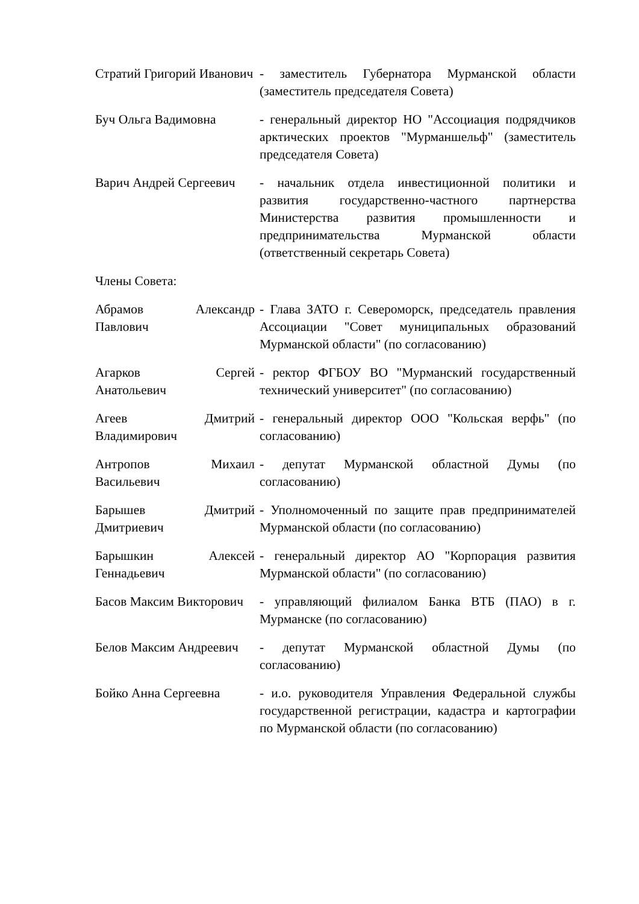Стратий Григорий Иванович
- заместитель Губернатора Мурманской области (заместитель председателя Совета)
Буч Ольга Вадимовна - генеральный директор НО "Ассоциация подрядчиков арктических проектов "Мурманшельф" (заместитель председателя Совета)
Варич Андрей Сергеевич
- начальник отдела инвестиционной политики и развития государственно-частного партнерства Министерства развития промышленности и предпринимательства Мурманской области (ответственный секретарь Совета)
Члены Совета:
Абрамов Александр Павлович
- Глава ЗАТО г. Североморск, председатель правления Ассоциации "Совет муниципальных образований Мурманской области" (по согласованию)
Агарков Сергей Анатольевич
- ректор ФГБОУ ВО "Мурманский государственный технический университет" (по согласованию)
Агеев Дмитрий Владимирович
- генеральный директор ООО "Кольская верфь" (по согласованию)
Антропов Михаил Васильевич
- депутат Мурманской областной Думы (по согласованию)
Барышев Дмитрий Дмитриевич
- Уполномоченный по защите прав предпринимателей Мурманской области (по согласованию)
Барышкин Алексей Геннадьевич
- генеральный директор АО "Корпорация развития Мурманской области" (по согласованию)
Басов Максим Викторович
- управляющий филиалом Банка ВТБ (ПАО) в г. Мурманске (по согласованию)
Белов Максим Андреевич
- депутат Мурманской областной Думы (по согласованию)
Бойко Анна Сергеевна - и.о. руководителя Управления Федеральной службы государственной регистрации, кадастра и картографии по Мурманской области (по согласованию)